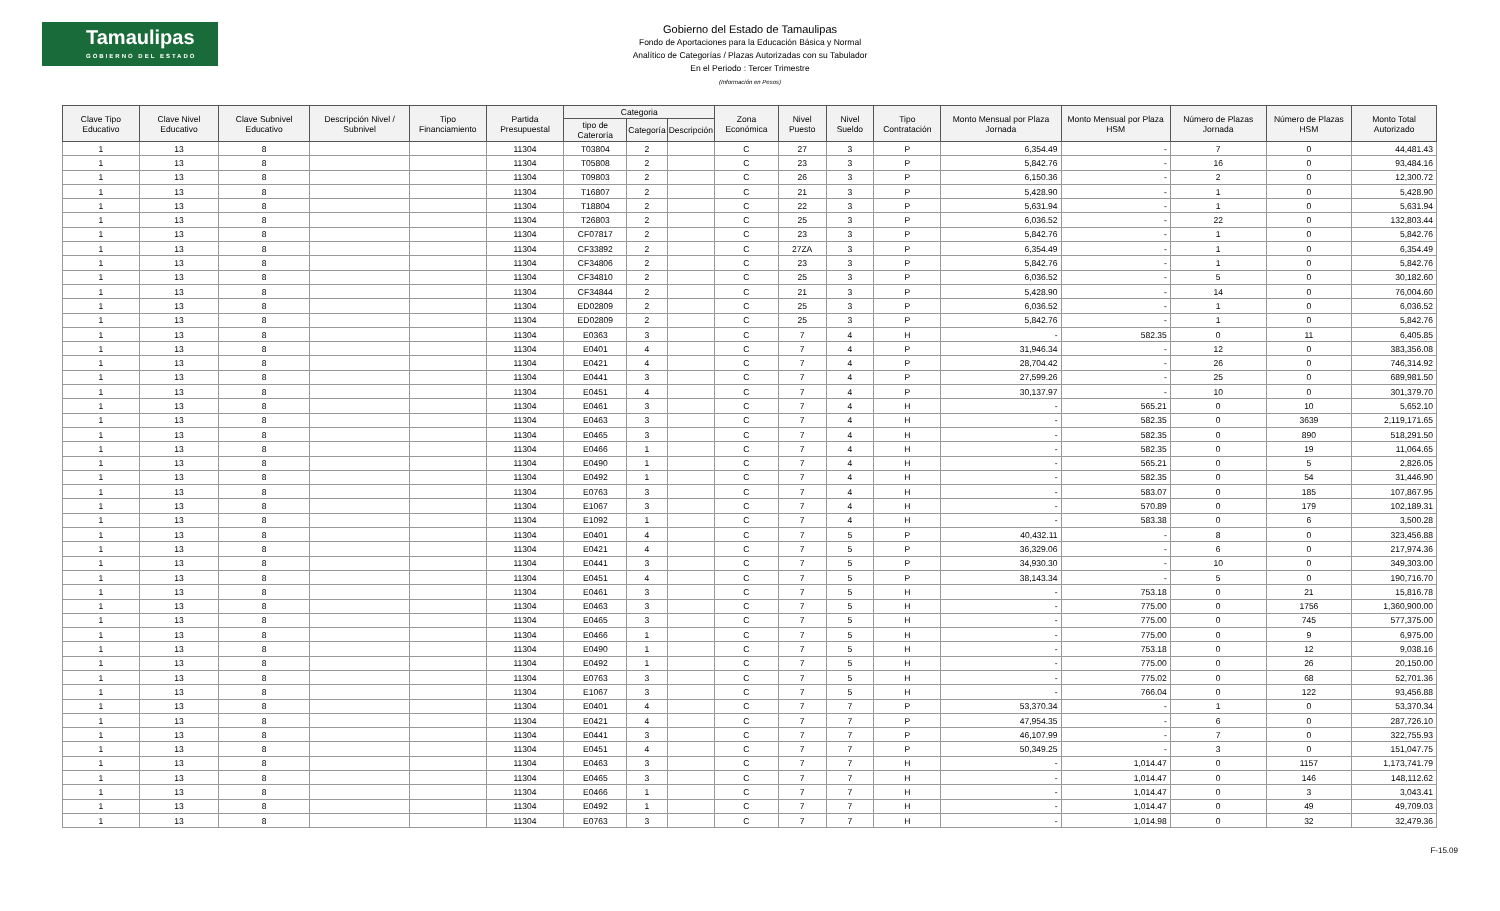Tamaulipas
GOBIERNO DEL ESTADO
Gobierno del Estado de Tamaulipas
Fondo de Aportaciones para la Educación Básica y Normal
Analítico de Categorías / Plazas Autorizadas con su Tabulador
En el Periodo : Tercer Trimestre
(Información en Pesos)
| Clave Tipo Educativo | Clave Nivel Educativo | Clave Subnivel Educativo | Descripción Nivel / Subnivel | Tipo Financiamiento | Partida Presupuestal | Categoria | | | Zona Económica | Nivel Puesto | Nivel Sueldo | Tipo Contratación | Monto Mensual por Plaza Jornada | Monto Mensual por Plaza HSM | Número de Plazas Jornada | Número de Plazas HSM | Monto Total Autorizado |
| --- | --- | --- | --- | --- | --- | --- | --- | --- | --- | --- | --- | --- | --- | --- | --- | --- | --- |
| | | | | | | tipo de Caterоría | Categoría | Descripción | | | | | | | | | |
| 1 | 13 | 8 | | | 11304 | T03804 | 2 | | C | 27 | 3 | P | 6,354.49 | - | 7 | 0 | 44,481.43 |
| 1 | 13 | 8 | | | 11304 | T05808 | 2 | | C | 23 | 3 | P | 5,842.76 | - | 16 | 0 | 93,484.16 |
| 1 | 13 | 8 | | | 11304 | T09803 | 2 | | C | 26 | 3 | P | 6,150.36 | - | 2 | 0 | 12,300.72 |
| 1 | 13 | 8 | | | 11304 | T16807 | 2 | | C | 21 | 3 | P | 5,428.90 | - | 1 | 0 | 5,428.90 |
| 1 | 13 | 8 | | | 11304 | T18804 | 2 | | C | 22 | 3 | P | 5,631.94 | - | 1 | 0 | 5,631.94 |
| 1 | 13 | 8 | | | 11304 | T26803 | 2 | | C | 25 | 3 | P | 6,036.52 | - | 22 | 0 | 132,803.44 |
| 1 | 13 | 8 | | | 11304 | CF07817 | 2 | | C | 23 | 3 | P | 5,842.76 | - | 1 | 0 | 5,842.76 |
| 1 | 13 | 8 | | | 11304 | CF33892 | 2 | | C | 27ZA | 3 | P | 6,354.49 | - | 1 | 0 | 6,354.49 |
| 1 | 13 | 8 | | | 11304 | CF34806 | 2 | | C | 23 | 3 | P | 5,842.76 | - | 1 | 0 | 5,842.76 |
| 1 | 13 | 8 | | | 11304 | CF34810 | 2 | | C | 25 | 3 | P | 6,036.52 | - | 5 | 0 | 30,182.60 |
| 1 | 13 | 8 | | | 11304 | CF34844 | 2 | | C | 21 | 3 | P | 5,428.90 | - | 14 | 0 | 76,004.60 |
| 1 | 13 | 8 | | | 11304 | ED02809 | 2 | | C | 25 | 3 | P | 6,036.52 | - | 1 | 0 | 6,036.52 |
| 1 | 13 | 8 | | | 11304 | ED02809 | 2 | | C | 25 | 3 | P | 5,842.76 | - | 1 | 0 | 5,842.76 |
| 1 | 13 | 8 | | | 11304 | E0363 | 3 | | C | 7 | 4 | H | - | 582.35 | 0 | 11 | 6,405.85 |
| 1 | 13 | 8 | | | 11304 | E0401 | 4 | | C | 7 | 4 | P | 31,946.34 | - | 12 | 0 | 383,356.08 |
| 1 | 13 | 8 | | | 11304 | E0421 | 4 | | C | 7 | 4 | P | 28,704.42 | - | 26 | 0 | 746,314.92 |
| 1 | 13 | 8 | | | 11304 | E0441 | 3 | | C | 7 | 4 | P | 27,599.26 | - | 25 | 0 | 689,981.50 |
| 1 | 13 | 8 | | | 11304 | E0451 | 4 | | C | 7 | 4 | P | 30,137.97 | - | 10 | 0 | 301,379.70 |
| 1 | 13 | 8 | | | 11304 | E0461 | 3 | | C | 7 | 4 | H | - | 565.21 | 0 | 10 | 5,652.10 |
| 1 | 13 | 8 | | | 11304 | E0463 | 3 | | C | 7 | 4 | H | - | 582.35 | 0 | 3639 | 2,119,171.65 |
| 1 | 13 | 8 | | | 11304 | E0465 | 3 | | C | 7 | 4 | H | - | 582.35 | 0 | 890 | 518,291.50 |
| 1 | 13 | 8 | | | 11304 | E0466 | 1 | | C | 7 | 4 | H | - | 582.35 | 0 | 19 | 11,064.65 |
| 1 | 13 | 8 | | | 11304 | E0490 | 1 | | C | 7 | 4 | H | - | 565.21 | 0 | 5 | 2,826.05 |
| 1 | 13 | 8 | | | 11304 | E0492 | 1 | | C | 7 | 4 | H | - | 582.35 | 0 | 54 | 31,446.90 |
| 1 | 13 | 8 | | | 11304 | E0763 | 3 | | C | 7 | 4 | H | - | 583.07 | 0 | 185 | 107,867.95 |
| 1 | 13 | 8 | | | 11304 | E1067 | 3 | | C | 7 | 4 | H | - | 570.89 | 0 | 179 | 102,189.31 |
| 1 | 13 | 8 | | | 11304 | E1092 | 1 | | C | 7 | 4 | H | - | 583.38 | 0 | 6 | 3,500.28 |
| 1 | 13 | 8 | | | 11304 | E0401 | 4 | | C | 7 | 5 | P | 40,432.11 | - | 8 | 0 | 323,456.88 |
| 1 | 13 | 8 | | | 11304 | E0421 | 4 | | C | 7 | 5 | P | 36,329.06 | - | 6 | 0 | 217,974.36 |
| 1 | 13 | 8 | | | 11304 | E0441 | 3 | | C | 7 | 5 | P | 34,930.30 | - | 10 | 0 | 349,303.00 |
| 1 | 13 | 8 | | | 11304 | E0451 | 4 | | C | 7 | 5 | P | 38,143.34 | - | 5 | 0 | 190,716.70 |
| 1 | 13 | 8 | | | 11304 | E0461 | 3 | | C | 7 | 5 | H | - | 753.18 | 0 | 21 | 15,816.78 |
| 1 | 13 | 8 | | | 11304 | E0463 | 3 | | C | 7 | 5 | H | - | 775.00 | 0 | 1756 | 1,360,900.00 |
| 1 | 13 | 8 | | | 11304 | E0465 | 3 | | C | 7 | 5 | H | - | 775.00 | 0 | 745 | 577,375.00 |
| 1 | 13 | 8 | | | 11304 | E0466 | 1 | | C | 7 | 5 | H | - | 775.00 | 0 | 9 | 6,975.00 |
| 1 | 13 | 8 | | | 11304 | E0490 | 1 | | C | 7 | 5 | H | - | 753.18 | 0 | 12 | 9,038.16 |
| 1 | 13 | 8 | | | 11304 | E0492 | 1 | | C | 7 | 5 | H | - | 775.00 | 0 | 26 | 20,150.00 |
| 1 | 13 | 8 | | | 11304 | E0763 | 3 | | C | 7 | 5 | H | - | 775.02 | 0 | 68 | 52,701.36 |
| 1 | 13 | 8 | | | 11304 | E1067 | 3 | | C | 7 | 5 | H | - | 766.04 | 0 | 122 | 93,456.88 |
| 1 | 13 | 8 | | | 11304 | E0401 | 4 | | C | 7 | 7 | P | 53,370.34 | - | 1 | 0 | 53,370.34 |
| 1 | 13 | 8 | | | 11304 | E0421 | 4 | | C | 7 | 7 | P | 47,954.35 | - | 6 | 0 | 287,726.10 |
| 1 | 13 | 8 | | | 11304 | E0441 | 3 | | C | 7 | 7 | P | 46,107.99 | - | 7 | 0 | 322,755.93 |
| 1 | 13 | 8 | | | 11304 | E0451 | 4 | | C | 7 | 7 | P | 50,349.25 | - | 3 | 0 | 151,047.75 |
| 1 | 13 | 8 | | | 11304 | E0463 | 3 | | C | 7 | 7 | H | - | 1,014.47 | 0 | 1157 | 1,173,741.79 |
| 1 | 13 | 8 | | | 11304 | E0465 | 3 | | C | 7 | 7 | H | - | 1,014.47 | 0 | 146 | 148,112.62 |
| 1 | 13 | 8 | | | 11304 | E0466 | 1 | | C | 7 | 7 | H | - | 1,014.47 | 0 | 3 | 3,043.41 |
| 1 | 13 | 8 | | | 11304 | E0492 | 1 | | C | 7 | 7 | H | - | 1,014.47 | 0 | 49 | 49,709.03 |
| 1 | 13 | 8 | | | 11304 | E0763 | 3 | | C | 7 | 7 | H | - | 1,014.98 | 0 | 32 | 32,479.36 |
F-15.09